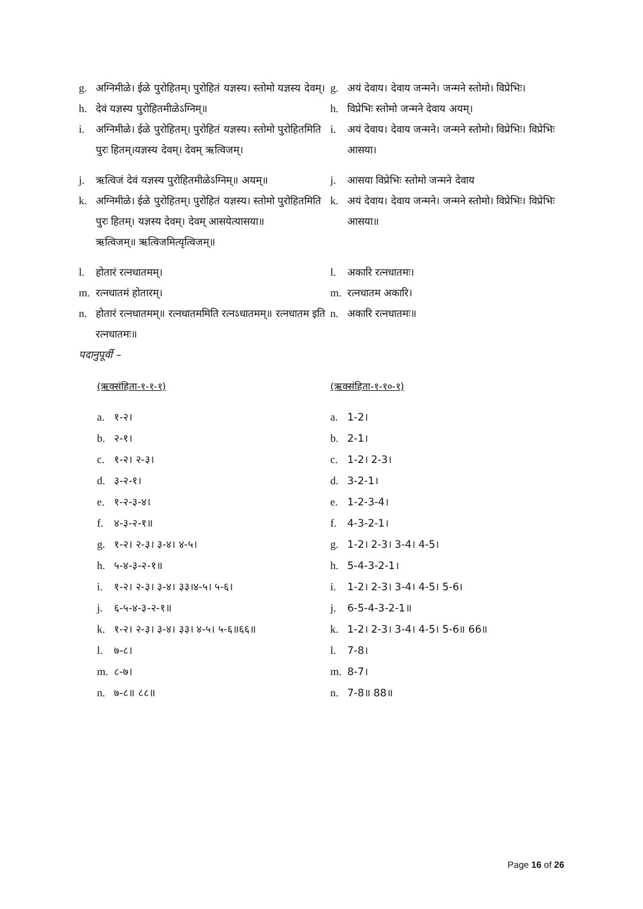g. अग्निमीळे। ईळे पुरोहितम्। पुरोहितं यज्ञस्य। स्तोमो यज्ञस्य देवम्।
g. अयं देवाय। देवाय जन्मने। जन्मने स्तोमो। विप्रेभिः।
h. देवं यज्ञस्य पुरोहितमीळेऽग्निम्॥ h. विप्रेभिः स्तोमो जन्मने देवाय अयम्।
i. अग्निमीळे। ईळे पुरोहितम्। पुरोहितं यज्ञस्य। स्तोमो पुरोहितमिति पुरः हितम्।यज्ञस्य देवम्। देवम् ऋत्विजम्।
i. अयं देवाय। देवाय जन्मने। जन्मने स्तोमो। विप्रेभिः। विप्रेभिः आसया।
j. ऋत्विजं देवं यज्ञस्य पुरोहितमीळेऽग्निम्॥ अयम्॥
j. आसया विप्रेभिः स्तोमो जन्मने देवाय
k. अग्निमीळे। ईळे पुरोहितम्। पुरोहितं यज्ञस्य। स्तोमो पुरोहितमिति पुरः हितम्। यज्ञस्य देवम्। देवम् आसयेत्यासया॥
ऋत्विजम्॥ ऋत्विजमित्यृत्विजम्॥
k. अयं देवाय। देवाय जन्मने। जन्मने स्तोमो। विप्रेभिः। विप्रेभिः आसया॥
l. होतारं रत्नधातमम्। l. अकारि रत्नधातमः।
m. रत्नधातमं होतारम्। m. रत्नधातम अकारि।
n. होतारं रत्नधातमम्॥ रत्नधातममिति रत्नऽधातमम्॥ रत्नधातम इति रत्नधातमः॥
n. अकारि रत्नधातमः॥
पदानुपूर्वी –
(ऋक्संहिता-१-१-१) (ऋक्संहिता-१-१०-१)
a. १-२। a. 1-2।
b. २-१। b. 2-1।
c. १-२। २-३। c. 1-2। 2-3।
d. ३-२-१। d. 3-2-1।
e. १-२-३-४। e. 1-2-3-4।
f. ४-३-२-१॥ f. 4-3-2-1।
g. १-२। २-३। ३-४। ४-५। g. 1-2। 2-3। 3-4। 4-5।
h. ५-४-३-२-१॥ h. 5-4-3-2-1।
i. १-२। २-३। ३-४। ३३।४-५। ५-६। i. 1-2। 2-3। 3-4। 4-5। 5-6।
j. ६-५-४-३-२-१॥ j. 6-5-4-3-2-1॥
k. १-२। २-३। ३-४। ३३। ४-५। ५-६॥६६॥ k. 1-2। 2-3। 3-4। 4-5। 5-6॥ 66॥
l. ७-८। l. 7-8।
m. ८-७। m. 8-7।
n. ७-८॥ ८८॥ n. 7-8॥ 88॥
Page 16 of 26